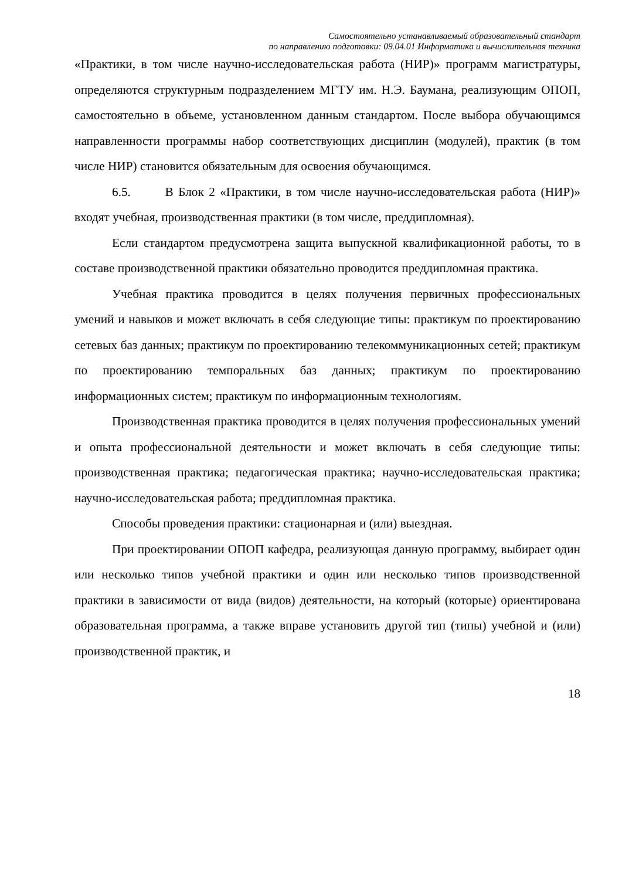Самостоятельно устанавливаемый образовательный стандарт
по направлению подготовки: 09.04.01 Информатика и вычислительная техника
«Практики, в том числе научно-исследовательская работа (НИР)» программ магистратуры, определяются структурным подразделением МГТУ им. Н.Э. Баумана, реализующим ОПОП, самостоятельно в объеме, установленном данным стандартом. После выбора обучающимся направленности программы набор соответствующих дисциплин (модулей), практик (в том числе НИР) становится обязательным для освоения обучающимся.
6.5. В Блок 2 «Практики, в том числе научно-исследовательская работа (НИР)» входят учебная, производственная практики (в том числе, преддипломная).
Если стандартом предусмотрена защита выпускной квалификационной работы, то в составе производственной практики обязательно проводится преддипломная практика.
Учебная практика проводится в целях получения первичных профессиональных умений и навыков и может включать в себя следующие типы: практикум по проектированию сетевых баз данных; практикум по проектированию телекоммуникационных сетей; практикум по проектированию темпоральных баз данных; практикум по проектированию информационных систем; практикум по информационным технологиям.
Производственная практика проводится в целях получения профессиональных умений и опыта профессиональной деятельности и может включать в себя следующие типы: производственная практика; педагогическая практика; научно-исследовательская практика; научно-исследовательская работа; преддипломная практика.
Способы проведения практики: стационарная и (или) выездная.
При проектировании ОПОП кафедра, реализующая данную программу, выбирает один или несколько типов учебной практики и один или несколько типов производственной практики в зависимости от вида (видов) деятельности, на который (которые) ориентирована образовательная программа, а также вправе установить другой тип (типы) учебной и (или) производственной практик, и
18